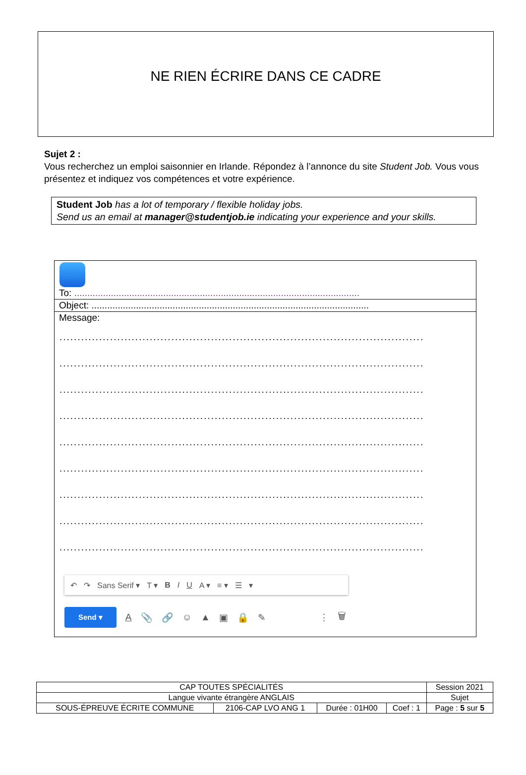NE RIEN ÉCRIRE DANS CE CADRE
Sujet 2 :
Vous recherchez un emploi saisonnier en Irlande. Répondez à l’annonce du site Student Job. Vous vous présentez et indiquez vos compétences et votre expérience.
Student Job has a lot of temporary / flexible holiday jobs.
Send us an email at manager@studentjob.ie indicating your experience and your skills.
To: .............................................................................................................
Object: ..........................................................................................................
Message:
.....................................................................................................
.....................................................................................................
.....................................................................................................
.....................................................................................................
.....................................................................................................
.....................................................................................................
.....................................................................................................
.....................................................................................................
.....................................................................................................
↶ ↷ Sans Serif ▾ T ▾ B I U A ▾ ≡ ▾ ☰ ▾
Send ▾ A 📎 🔗 ☺ ▲ ▣ 🔒 ✎ ⋮ 🗑
| CAP TOUTES SPÉCIALITÉS | | | | Session 2021 |
| Langue vivante étrangère ANGLAIS | | | | Sujet |
| SOUS-ÉPREUVE ÉCRITE COMMUNE | 2106-CAP LVO ANG 1 | Durée : 01H00 | Coef : 1 | Page : 5 sur 5 |